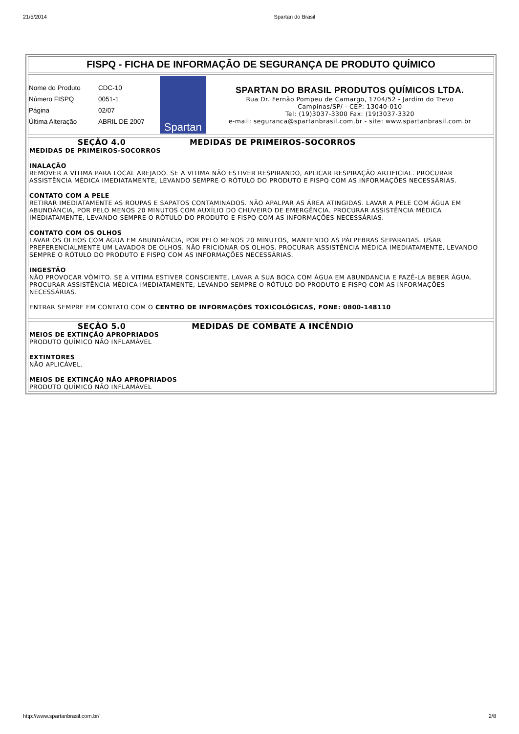21/5/2014 Spartan do Brasil
FISPQ - FICHA DE INFORMAÇÃO DE SEGURANÇA DE PRODUTO QUÍMICO
| Nome do Produto | CDC-10 |
| Número FISPQ | 0051-1 |
| Página | 02/07 |
| Última Alteração | ABRIL DE 2007 |
Spartan
SPARTAN DO BRASIL PRODUTOS QUÍMICOS LTDA.
Rua Dr. Fernão Pompeu de Camargo, 1704/52 - Jardim do Trevo
Campinas/SP/ - CEP: 13040-010
Tel: (19)3037-3300 Fax: (19)3037-3320
e-mail: seguranca@spartanbrasil.com.br - site: www.spartanbrasil.com.br
SEÇÃO 4.0 MEDIDAS DE PRIMEIROS-SOCORROS
MEDIDAS DE PRIMEIROS-SOCORROS
INALAÇÃO
REMOVER A VÍTIMA PARA LOCAL AREJADO. SE A VITIMA NÃO ESTIVER RESPIRANDO, APLICAR RESPIRAÇÃO ARTIFICIAL. PROCURAR ASSISTÊNCIA MÉDICA IMEDIATAMENTE, LEVANDO SEMPRE O RÓTULO DO PRODUTO E FISPQ COM AS INFORMAÇÕES NECESSÁRIAS.
CONTATO COM A PELE
RETIRAR IMEDIATAMENTE AS ROUPAS E SAPATOS CONTAMINADOS. NÃO APALPAR AS ÁREA ATINGIDAS. LAVAR A PELE COM ÁGUA EM ABUNDÂNCIA, POR PELO MENOS 20 MINUTOS COM AUXÍLIO DO CHUVEIRO DE EMERGÊNCIA. PROCURAR ASSISTÊNCIA MÉDICA IMEDIATAMENTE, LEVANDO SEMPRE O RÓTULO DO PRODUTO E FISPQ COM AS INFORMAÇÕES NECESSÁRIAS.
CONTATO COM OS OLHOS
LAVAR OS OLHOS COM ÁGUA EM ABUNDÂNCIA, POR PELO MENOS 20 MINUTOS, MANTENDO AS PÁLPEBRAS SEPARADAS. USAR PREFERENCIALMENTE UM LAVADOR DE OLHOS. NÃO FRICIONAR OS OLHOS. PROCURAR ASSISTÊNCIA MÉDICA IMEDIATAMENTE, LEVANDO SEMPRE O RÓTULO DO PRODUTO E FISPQ COM AS INFORMAÇÕES NECESSÁRIAS.
INGESTÃO
NÃO PROVOCAR VÔMITO. SE A VITIMA ESTIVER CONSCIENTE, LAVAR A SUA BOCA COM ÁGUA EM ABUNDANCIA E FAZÊ-LA BEBER ÁGUA. PROCURAR ASSISTÊNCIA MÉDICA IMEDIATAMENTE, LEVANDO SEMPRE O RÓTULO DO PRODUTO E FISPQ COM AS INFORMAÇÕES NECESSÁRIAS.
ENTRAR SEMPRE EM CONTATO COM O CENTRO DE INFORMAÇÕES TOXICOLÓGICAS, FONE: 0800-148110
SEÇÃO 5.0 MEDIDAS DE COMBATE A INCÊNDIO
MEIOS DE EXTINÇÃO APROPRIADOS
PRODUTO QUÍMICO NÃO INFLAMÁVEL
EXTINTORES
NÃO APLICÁVEL.
MEIOS DE EXTINÇÃO NÃO APROPRIADOS
PRODUTO QUÍMICO NÃO INFLAMÁVEL
http://www.spartanbrasil.com.br/ 2/8